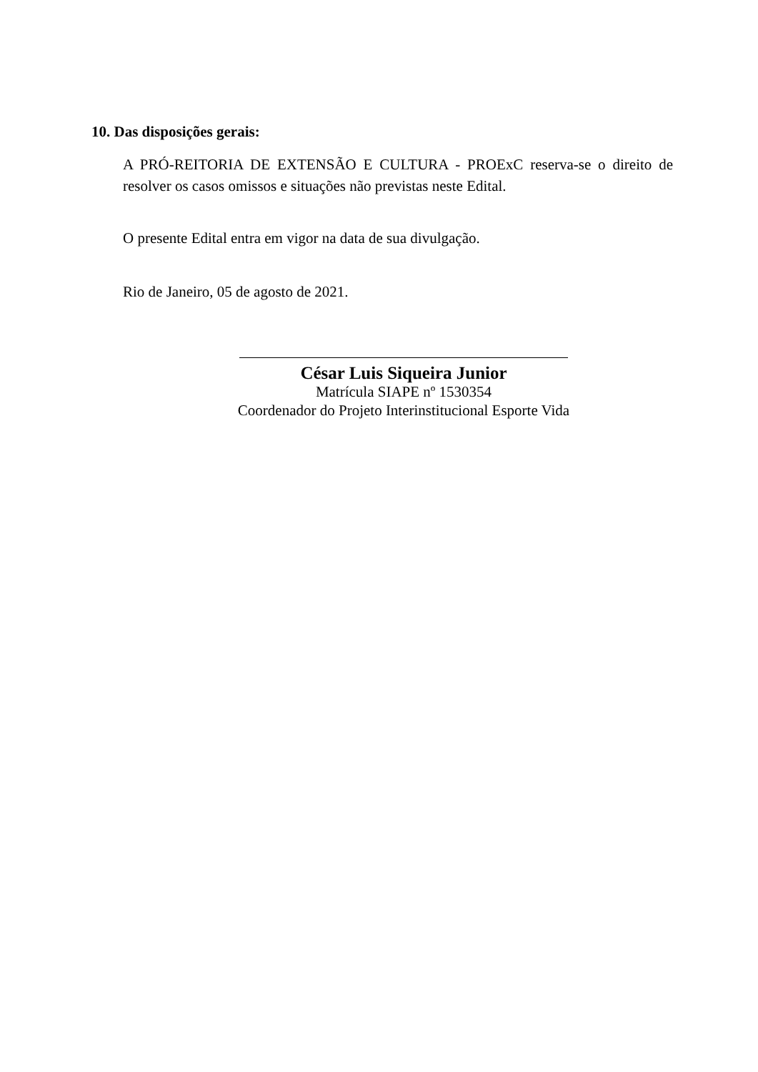10. Das disposições gerais:
A PRÓ-REITORIA DE EXTENSÃO E CULTURA - PROExC reserva-se o direito de resolver os casos omissos e situações não previstas neste Edital.
O presente Edital entra em vigor na data de sua divulgação.
Rio de Janeiro, 05 de agosto de 2021.
César Luis Siqueira Junior
Matrícula SIAPE nº 1530354
Coordenador do Projeto Interinstitucional Esporte Vida